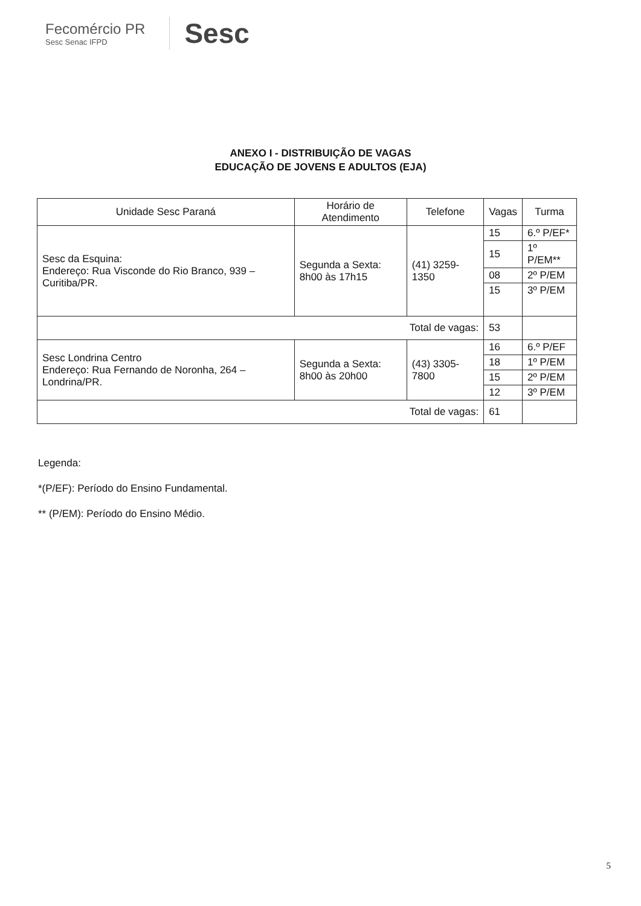Fecomércio PR
Sesc Senac IFPD
Sesc
ANEXO I - DISTRIBUIÇÃO DE VAGAS
EDUCAÇÃO DE JOVENS E ADULTOS (EJA)
| Unidade Sesc Paraná | Horário de Atendimento | Telefone | Vagas | Turma |
| --- | --- | --- | --- | --- |
| Sesc da Esquina: Endereço: Rua Visconde do Rio Branco, 939 – Curitiba/PR. | Segunda a Sexta: 8h00 às 17h15 | (41) 3259-1350 | 15 | 6.º P/EF* |
| | | | 15 | 1º P/EM** |
| | | | 08 | 2º P/EM |
| | | | 15 | 3º P/EM |
| Total de vagas: | | | 53 | |
| Sesc Londrina Centro Endereço: Rua Fernando de Noronha, 264 – Londrina/PR. | Segunda a Sexta: 8h00 às 20h00 | (43) 3305-7800 | 16 | 6.º P/EF |
| | | | 18 | 1º P/EM |
| | | | 15 | 2º P/EM |
| | | | 12 | 3º P/EM |
| Total de vagas: | | | 61 | |
Legenda:
*(P/EF): Período do Ensino Fundamental.
** (P/EM): Período do Ensino Médio.
5